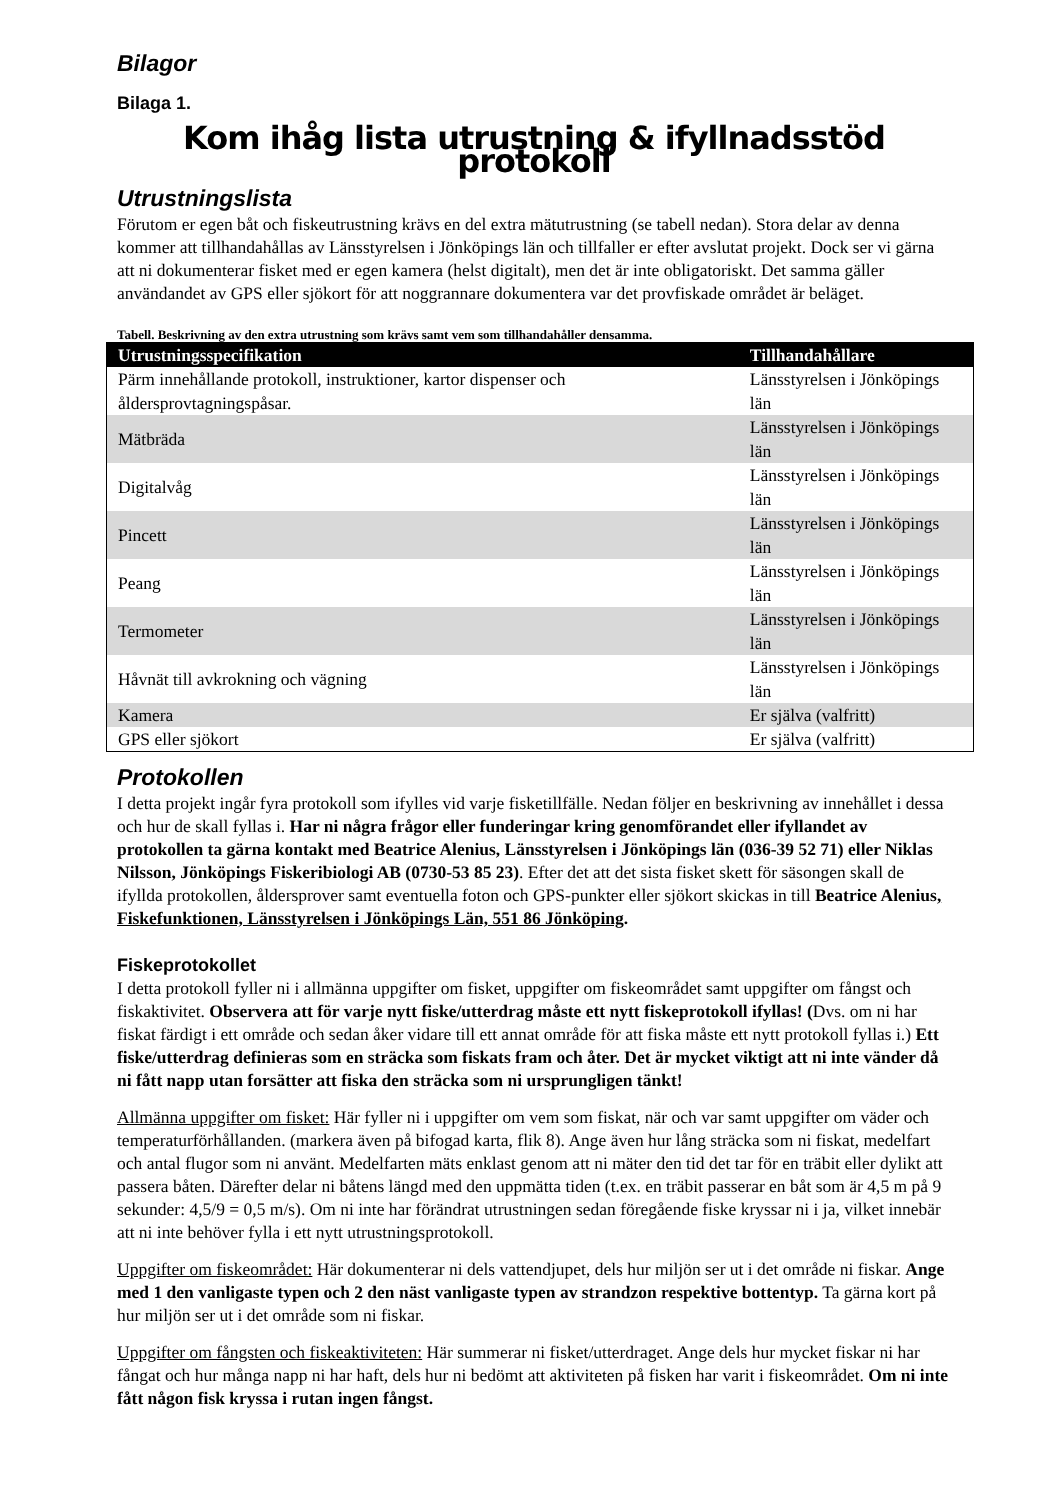Bilagor
Bilaga 1.
Kom ihåg lista utrustning & ifyllnadsstöd protokoll
Utrustningslista
Förutom er egen båt och fiskeutrustning krävs en del extra mätutrustning (se tabell nedan). Stora delar av denna kommer att tillhandahållas av Länsstyrelsen i Jönköpings län och tillfaller er efter avslutat projekt. Dock ser vi gärna att ni dokumenterar fisket med er egen kamera (helst digitalt), men det är inte obligatoriskt. Det samma gäller användandet av GPS eller sjökort för att noggrannare dokumentera var det provfiskade området är beläget.
Tabell. Beskrivning av den extra utrustning som krävs samt vem som tillhandahåller densamma.
| Utrustningsspecifikation | Tillhandahållare |
| --- | --- |
| Pärm innehållande protokoll, instruktioner, kartor dispenser och åldersprovtagningspåsar. | Länsstyrelsen i Jönköpings län |
| Mätbräda | Länsstyrelsen i Jönköpings län |
| Digitalvåg | Länsstyrelsen i Jönköpings län |
| Pincett | Länsstyrelsen i Jönköpings län |
| Peang | Länsstyrelsen i Jönköpings län |
| Termometer | Länsstyrelsen i Jönköpings län |
| Håvnät till avkrokning och vägning | Länsstyrelsen i Jönköpings län |
| Kamera | Er själva (valfritt) |
| GPS eller sjökort | Er själva (valfritt) |
Protokollen
I detta projekt ingår fyra protokoll som ifylles vid varje fisketillfälle. Nedan följer en beskrivning av innehållet i dessa och hur de skall fyllas i. Har ni några frågor eller funderingar kring genomförandet eller ifyllandet av protokollen ta gärna kontakt med Beatrice Alenius, Länsstyrelsen i Jönköpings län (036-39 52 71) eller Niklas Nilsson, Jönköpings Fiskeribiologi AB (0730-53 85 23). Efter det att det sista fisket skett för säsongen skall de ifyllda protokollen, åldersprover samt eventuella foton och GPS-punkter eller sjökort skickas in till Beatrice Alenius, Fiskefunktionen, Länsstyrelsen i Jönköpings Län, 551 86 Jönköping.
Fiskeprotokollet
I detta protokoll fyller ni i allmänna uppgifter om fisket, uppgifter om fiskeområdet samt uppgifter om fångst och fiskaktivitet. Observera att för varje nytt fiske/utterdrag måste ett nytt fiskeprotokoll ifyllas! (Dvs. om ni har fiskat färdigt i ett område och sedan åker vidare till ett annat område för att fiska måste ett nytt protokoll fyllas i.) Ett fiske/utterdrag definieras som en sträcka som fiskats fram och åter. Det är mycket viktigt att ni inte vänder då ni fått napp utan forsätter att fiska den sträcka som ni ursprungligen tänkt!
Allmänna uppgifter om fisket: Här fyller ni i uppgifter om vem som fiskat, när och var samt uppgifter om väder och temperaturförhållanden. (markera även på bifogad karta, flik 8). Ange även hur lång sträcka som ni fiskat, medelfart och antal flugor som ni använt. Medelfarten mäts enklast genom att ni mäter den tid det tar för en träbit eller dylikt att passera båten. Därefter delar ni båtens längd med den uppmätta tiden (t.ex. en träbit passerar en båt som är 4,5 m på 9 sekunder: 4,5/9 = 0,5 m/s). Om ni inte har förändrat utrustningen sedan föregående fiske kryssar ni i ja, vilket innebär att ni inte behöver fylla i ett nytt utrustningsprotokoll.
Uppgifter om fiskeområdet: Här dokumenterar ni dels vattendjupet, dels hur miljön ser ut i det område ni fiskar. Ange med 1 den vanligaste typen och 2 den näst vanligaste typen av strandzon respektive bottentyp. Ta gärna kort på hur miljön ser ut i det område som ni fiskar.
Uppgifter om fångsten och fiskeaktiviteten: Här summerar ni fisket/utterdraget. Ange dels hur mycket fiskar ni har fångat och hur många napp ni har haft, dels hur ni bedömt att aktiviteten på fisken har varit i fiskeområdet. Om ni inte fått någon fisk kryssa i rutan ingen fångst.